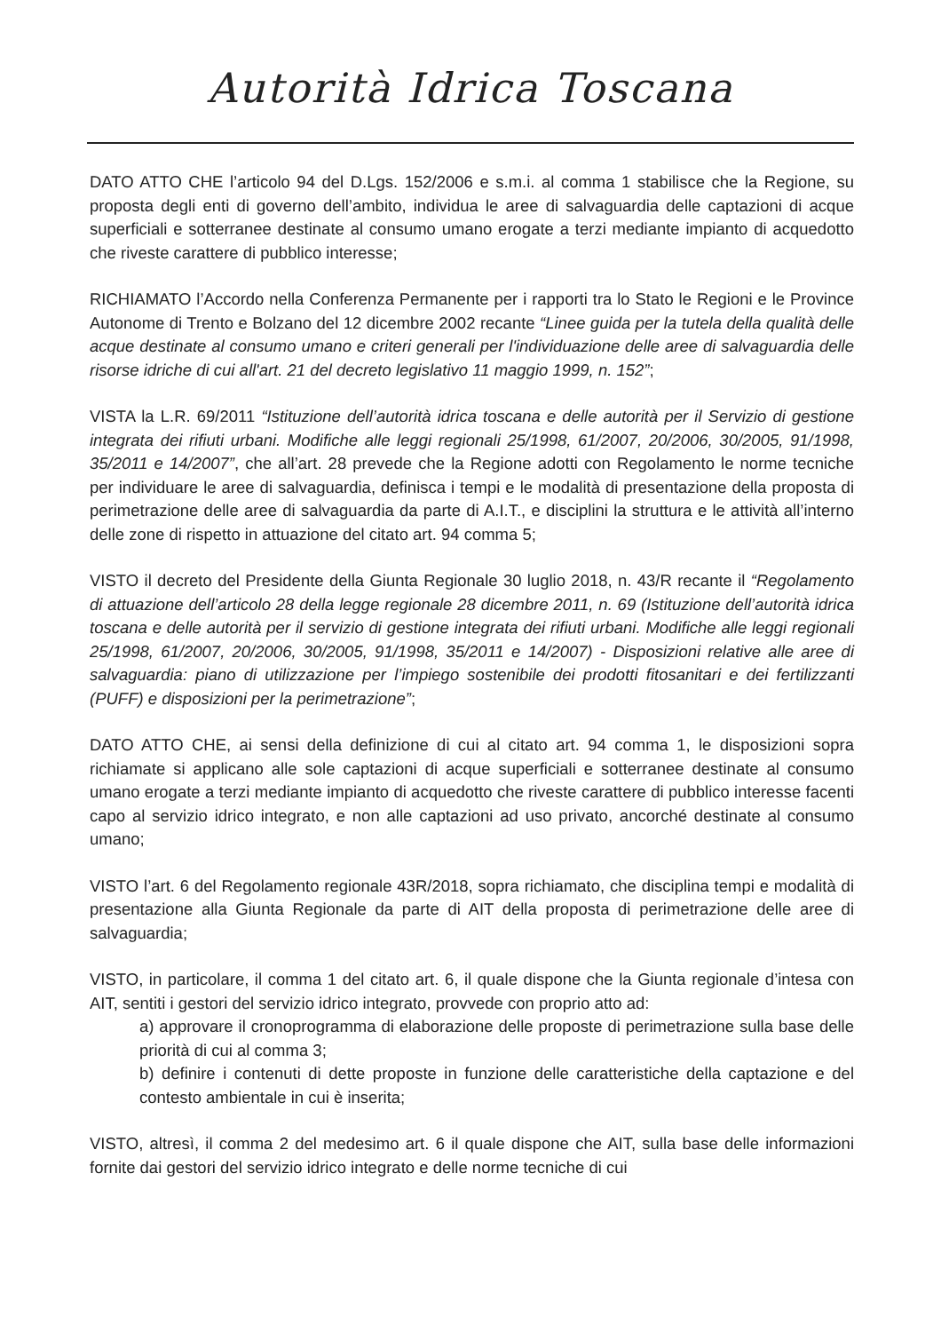Autorità Idrica Toscana
DATO ATTO CHE l’articolo 94 del D.Lgs. 152/2006 e s.m.i. al comma 1 stabilisce che la Regione, su proposta degli enti di governo dell’ambito, individua le aree di salvaguardia delle captazioni di acque superficiali e sotterranee destinate al consumo umano erogate a terzi mediante impianto di acquedotto che riveste carattere di pubblico interesse;
RICHIAMATO l’Accordo nella Conferenza Permanente per i rapporti tra lo Stato le Regioni e le Province Autonome di Trento e Bolzano del 12 dicembre 2002 recante “Linee guida per la tutela della qualità delle acque destinate al consumo umano e criteri generali per l'individuazione delle aree di salvaguardia delle risorse idriche di cui all'art. 21 del decreto legislativo 11 maggio 1999, n. 152”;
VISTA la L.R. 69/2011 “Istituzione dell’autorità idrica toscana e delle autorità per il Servizio di gestione integrata dei rifiuti urbani. Modifiche alle leggi regionali 25/1998, 61/2007, 20/2006, 30/2005, 91/1998, 35/2011 e 14/2007”, che all’art. 28 prevede che la Regione adotti con Regolamento le norme tecniche per individuare le aree di salvaguardia, definisca i tempi e le modalità di presentazione della proposta di perimetrazione delle aree di salvaguardia da parte di A.I.T., e disciplini la struttura e le attività all’interno delle zone di rispetto in attuazione del citato art. 94 comma 5;
VISTO il decreto del Presidente della Giunta Regionale 30 luglio 2018, n. 43/R recante il “Regolamento di attuazione dell’articolo 28 della legge regionale 28 dicembre 2011, n. 69 (Istituzione dell’autorità idrica toscana e delle autorità per il servizio di gestione integrata dei rifiuti urbani. Modifiche alle leggi regionali 25/1998, 61/2007, 20/2006, 30/2005, 91/1998, 35/2011 e 14/2007) - Disposizioni relative alle aree di salvaguardia: piano di utilizzazione per l’impiego sostenibile dei prodotti fitosanitari e dei fertilizzanti (PUFF) e disposizioni per la perimetrazione”;
DATO ATTO CHE, ai sensi della definizione di cui al citato art. 94 comma 1, le disposizioni sopra richiamate si applicano alle sole captazioni di acque superficiali e sotterranee destinate al consumo umano erogate a terzi mediante impianto di acquedotto che riveste carattere di pubblico interesse facenti capo al servizio idrico integrato, e non alle captazioni ad uso privato, ancorché destinate al consumo umano;
VISTO l’art. 6 del Regolamento regionale 43R/2018, sopra richiamato, che disciplina tempi e modalità di presentazione alla Giunta Regionale da parte di AIT della proposta di perimetrazione delle aree di salvaguardia;
VISTO, in particolare, il comma 1 del citato art. 6, il quale dispone che la Giunta regionale d’intesa con AIT, sentiti i gestori del servizio idrico integrato, provvede con proprio atto ad:
a) approvare il cronoprogramma di elaborazione delle proposte di perimetrazione sulla base delle priorità di cui al comma 3;
b) definire i contenuti di dette proposte in funzione delle caratteristiche della captazione e del contesto ambientale in cui è inserita;
VISTO, altresì, il comma 2 del medesimo art. 6 il quale dispone che AIT, sulla base delle informazioni fornite dai gestori del servizio idrico integrato e delle norme tecniche di cui